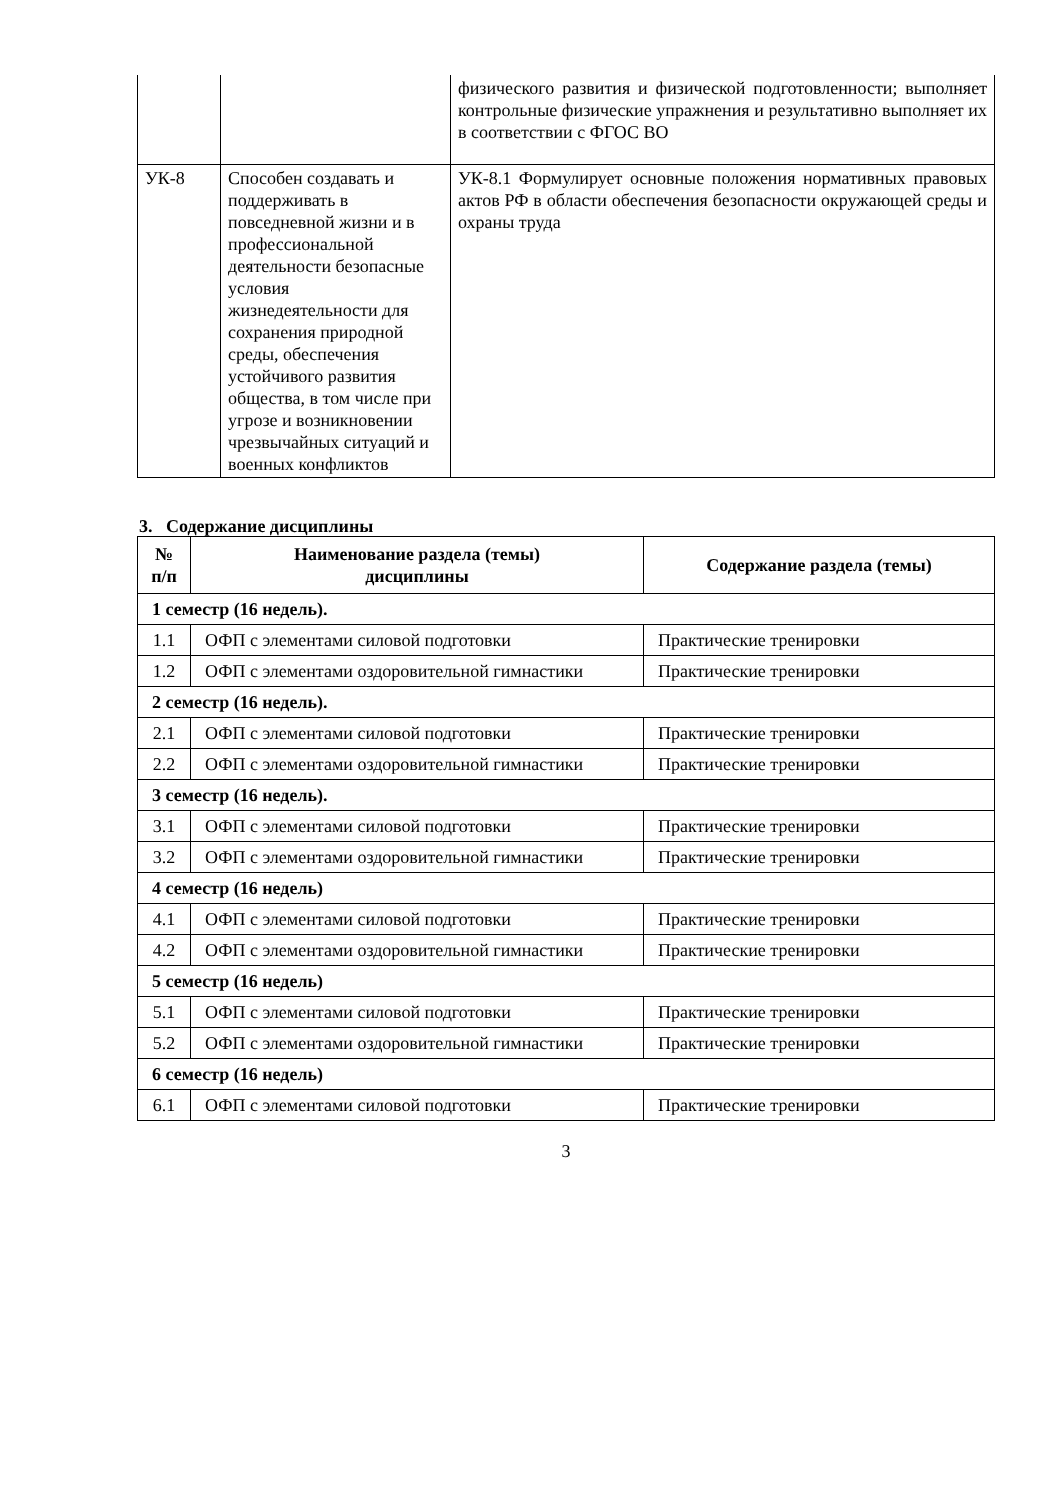| | | физического развития и физической подготовленности; выполняет контрольные физические упражнения и результативно выполняет их в соответствии с ФГОС ВО |
| УК-8 | Способен создавать и поддерживать в повседневной жизни и в профессиональной деятельности безопасные условия жизнедеятельности для сохранения природной среды, обеспечения устойчивого развития общества, в том числе при угрозе и возникновении чрезвычайных ситуаций и военных конфликтов | УК-8.1 Формулирует основные положения нормативных правовых актов РФ в области обеспечения безопасности окружающей среды и охраны труда |
3. Содержание дисциплины
| № п/п | Наименование раздела (темы) дисциплины | Содержание раздела (темы) |
| --- | --- | --- |
| 1 семестр (16 недель). | | |
| 1.1 | ОФП с элементами силовой подготовки | Практические тренировки |
| 1.2 | ОФП с элементами оздоровительной гимнастики | Практические тренировки |
| 2 семестр (16 недель). | | |
| 2.1 | ОФП с элементами силовой подготовки | Практические тренировки |
| 2.2 | ОФП с элементами оздоровительной гимнастики | Практические тренировки |
| 3 семестр (16 недель). | | |
| 3.1 | ОФП с элементами силовой подготовки | Практические тренировки |
| 3.2 | ОФП с элементами оздоровительной гимнастики | Практические тренировки |
| 4 семестр (16 недель) | | |
| 4.1 | ОФП с элементами силовой подготовки | Практические тренировки |
| 4.2 | ОФП с элементами оздоровительной гимнастики | Практические тренировки |
| 5 семестр (16 недель) | | |
| 5.1 | ОФП с элементами силовой подготовки | Практические тренировки |
| 5.2 | ОФП с элементами оздоровительной гимнастики | Практические тренировки |
| 6 семестр (16 недель) | | |
| 6.1 | ОФП с элементами силовой подготовки | Практические тренировки |
3